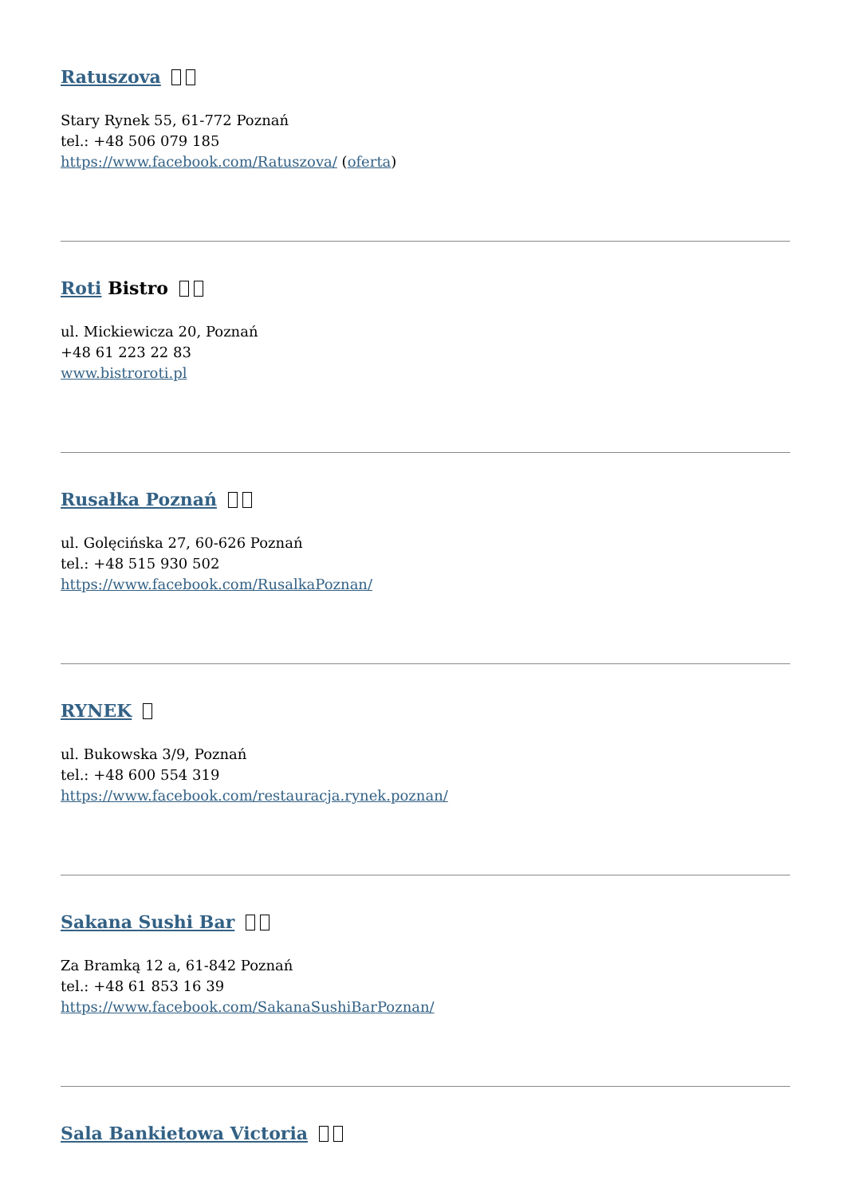Ratuszova
Stary Rynek 55, 61-772 Poznań
tel.: +48 506 079 185
https://www.facebook.com/Ratuszova/ (oferta)
Roti Bistro
ul. Mickiewicza 20, Poznań
+48 61 223 22 83
www.bistroroti.pl
Rusałka Poznań
ul. Golęcińska 27, 60-626 Poznań
tel.: +48 515 930 502
https://www.facebook.com/RusalkaPoznan/
RYNEK
ul. Bukowska 3/9, Poznań
tel.: +48 600 554 319
https://www.facebook.com/restauracja.rynek.poznan/
Sakana Sushi Bar
Za Bramką 12 a, 61-842 Poznań
tel.: +48 61 853 16 39
https://www.facebook.com/SakanaSushiBarPoznan/
Sala Bankietowa Victoria